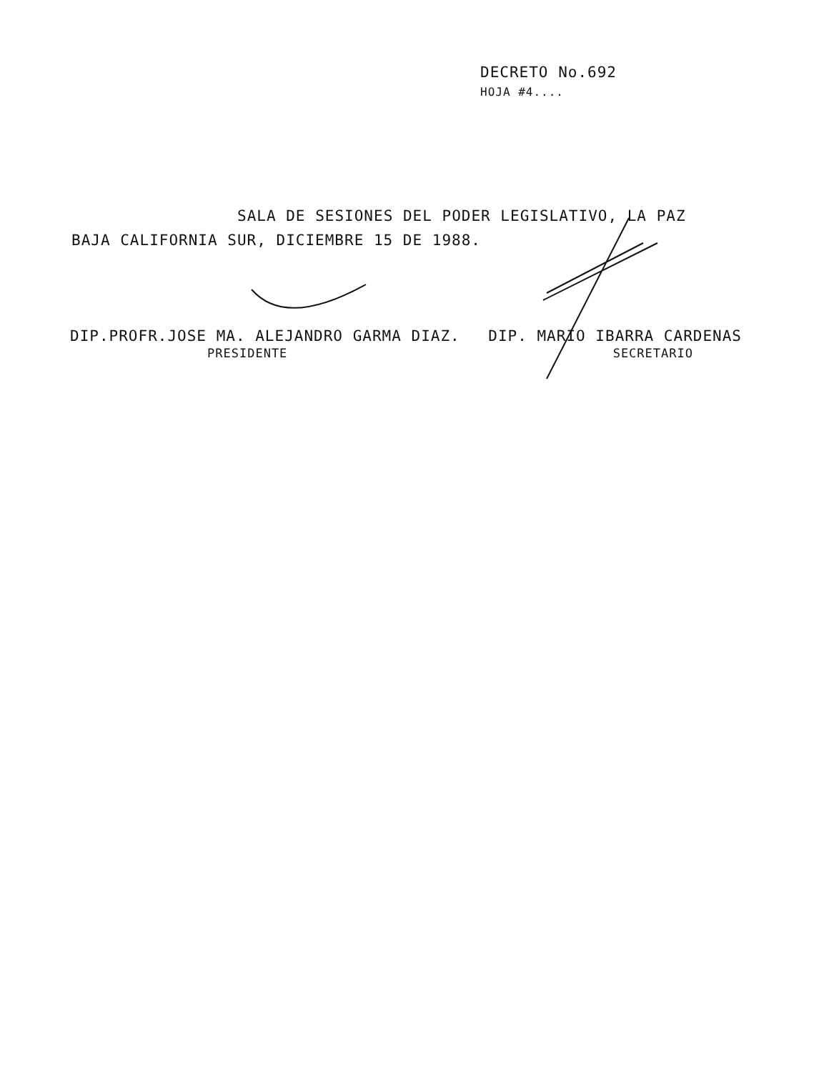DECRETO No.692
HOJA #4....
SALA DE SESIONES DEL PODER LEGISLATIVO, LA PAZ
BAJA CALIFORNIA SUR, DICIEMBRE 15 DE 1988.
DIP.PROFR.JOSE MA. ALEJANDRO GARMA DIAZ. DIP. MARIO IBARRA CARDENAS
PRESIDENTE SECRETARIO